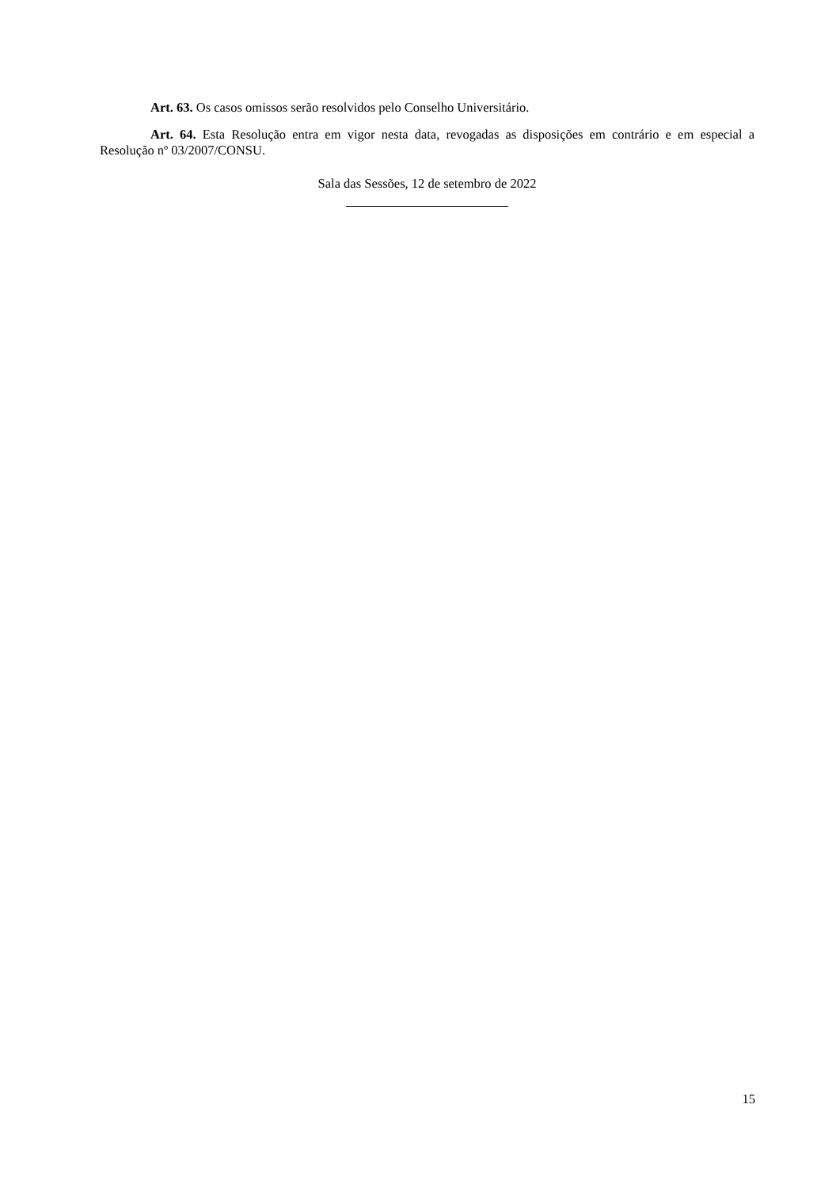Art. 63. Os casos omissos serão resolvidos pelo Conselho Universitário.
Art. 64. Esta Resolução entra em vigor nesta data, revogadas as disposições em contrário e em especial a Resolução nº 03/2007/CONSU.
Sala das Sessões, 12 de setembro de 2022
15